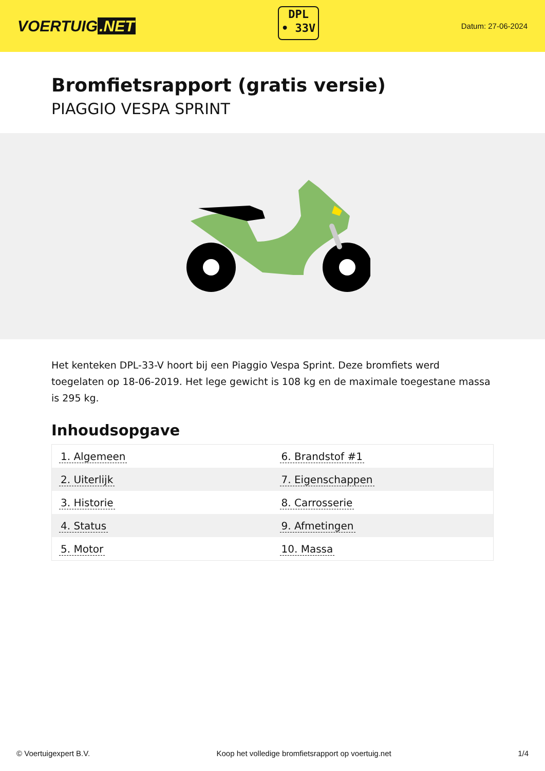VOERTUIG.NET
DPL
• 33V
Datum: 27-06-2024
Bromfietsrapport (gratis versie)
PIAGGIO VESPA SPRINT
Het kenteken DPL-33-V hoort bij een Piaggio Vespa Sprint. Deze bromfiets werd toegelaten op 18-06-2019. Het lege gewicht is 108 kg en de maximale toegestane massa is 295 kg.
Inhoudsopgave
| 1. Algemeen | 6. Brandstof #1 |
| 2. Uiterlijk | 7. Eigenschappen |
| 3. Historie | 8. Carrosserie |
| 4. Status | 9. Afmetingen |
| 5. Motor | 10. Massa |
© Voertuigexpert B.V. Koop het volledige bromfietsrapport op voertuig.net 1/4